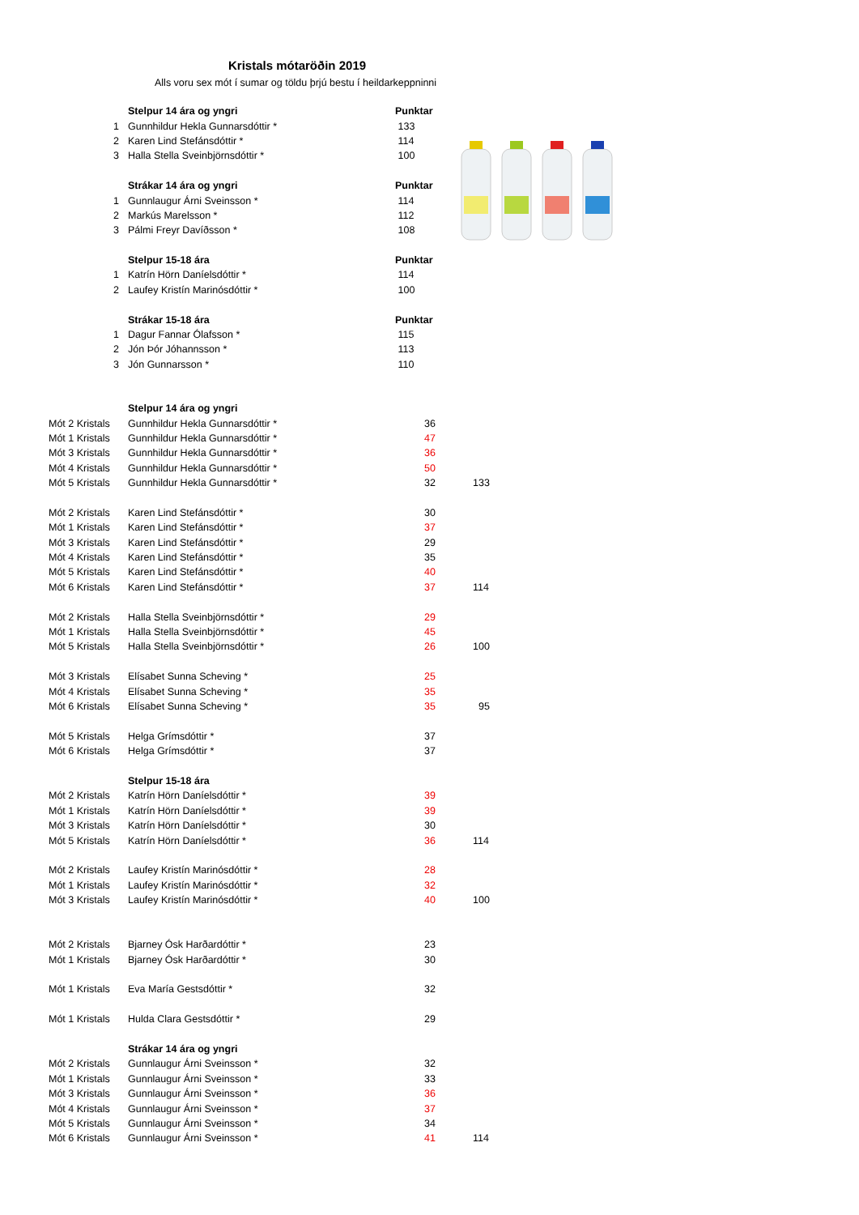Kristals mótaröðin 2019
Alls voru sex mót í sumar og töldu þrjú bestu í heildarkeppninni
| | Stelpur 14 ára og yngri | Punktar |
| 1 | Gunnhildur Hekla Gunnarsdóttir * | 133 |
| 2 | Karen Lind Stefánsdóttir * | 114 |
| 3 | Halla Stella Sveinbjörnsdóttir * | 100 |
| | Strákar 14 ára og yngri | Punktar |
| 1 | Gunnlaugur Árni Sveinsson * | 114 |
| 2 | Markús Marelsson * | 112 |
| 3 | Pálmi Freyr Davíðsson * | 108 |
| | Stelpur 15-18 ára | Punktar |
| 1 | Katrín Hörn Daníelsdóttir * | 114 |
| 2 | Laufey Kristín Marinósdóttir * | 100 |
| | Strákar 15-18 ára | Punktar |
| 1 | Dagur Fannar Ólafsson * | 115 |
| 2 | Jón Þór Jóhannsson * | 113 |
| 3 | Jón Gunnarsson * | 110 |
| | Stelpur 14 ára og yngri | | |
| Mót 2 Kristals | Gunnhildur Hekla Gunnarsdóttir * | 36 | |
| Mót 1 Kristals | Gunnhildur Hekla Gunnarsdóttir * | 47 | |
| Mót 3 Kristals | Gunnhildur Hekla Gunnarsdóttir * | 36 | |
| Mót 4 Kristals | Gunnhildur Hekla Gunnarsdóttir * | 50 | |
| Mót 5 Kristals | Gunnhildur Hekla Gunnarsdóttir * | 32 | 133 |
| Mót 2 Kristals | Karen Lind Stefánsdóttir * | 30 | |
| Mót 1 Kristals | Karen Lind Stefánsdóttir * | 37 | |
| Mót 3 Kristals | Karen Lind Stefánsdóttir * | 29 | |
| Mót 4 Kristals | Karen Lind Stefánsdóttir * | 35 | |
| Mót 5 Kristals | Karen Lind Stefánsdóttir * | 40 | |
| Mót 6 Kristals | Karen Lind Stefánsdóttir * | 37 | 114 |
| Mót 2 Kristals | Halla Stella Sveinbjörnsdóttir * | 29 | |
| Mót 1 Kristals | Halla Stella Sveinbjörnsdóttir * | 45 | |
| Mót 5 Kristals | Halla Stella Sveinbjörnsdóttir * | 26 | 100 |
| Mót 3 Kristals | Elísabet Sunna Scheving * | 25 | |
| Mót 4 Kristals | Elísabet Sunna Scheving * | 35 | |
| Mót 6 Kristals | Elísabet Sunna Scheving * | 35 | 95 |
| Mót 5 Kristals | Helga Grímsdóttir * | 37 | |
| Mót 6 Kristals | Helga Grímsdóttir * | 37 | |
| | Stelpur 15-18 ára | | |
| Mót 2 Kristals | Katrín Hörn Daníelsdóttir * | 39 | |
| Mót 1 Kristals | Katrín Hörn Daníelsdóttir * | 39 | |
| Mót 3 Kristals | Katrín Hörn Daníelsdóttir * | 30 | |
| Mót 5 Kristals | Katrín Hörn Daníelsdóttir * | 36 | 114 |
| Mót 2 Kristals | Laufey Kristín Marinósdóttir * | 28 | |
| Mót 1 Kristals | Laufey Kristín Marinósdóttir * | 32 | |
| Mót 3 Kristals | Laufey Kristín Marinósdóttir * | 40 | 100 |
| Mót 2 Kristals | Bjarney Ósk Harðardóttir * | 23 | |
| Mót 1 Kristals | Bjarney Ósk Harðardóttir * | 30 | |
| Mót 1 Kristals | Eva María Gestsdóttir * | 32 | |
| Mót 1 Kristals | Hulda Clara Gestsdóttir * | 29 | |
| | Strákar 14 ára og yngri | | |
| Mót 2 Kristals | Gunnlaugur Árni Sveinsson * | 32 | |
| Mót 1 Kristals | Gunnlaugur Árni Sveinsson * | 33 | |
| Mót 3 Kristals | Gunnlaugur Árni Sveinsson * | 36 | |
| Mót 4 Kristals | Gunnlaugur Árni Sveinsson * | 37 | |
| Mót 5 Kristals | Gunnlaugur Árni Sveinsson * | 34 | |
| Mót 6 Kristals | Gunnlaugur Árni Sveinsson * | 41 | 114 |